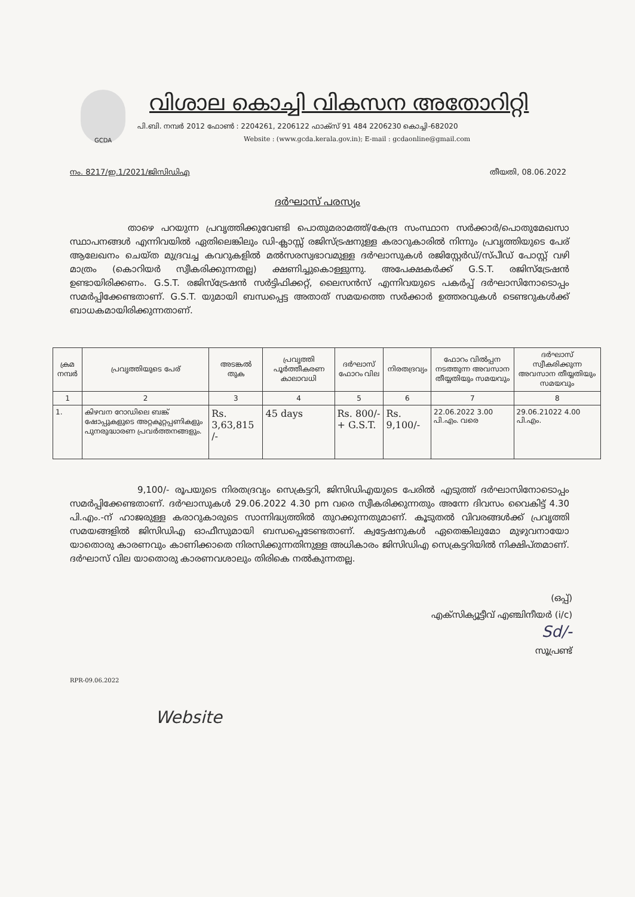GCDA
വിശാല കൊച്ചി വികസന അതോറിറ്റി
പി.ബി. നമ്പർ 2012 ഫോൺ : 2204261, 2206122 ഫാക്സ് 91 484 2206230 കൊച്ചി-682020
Website : (www.gcda.kerala.gov.in); E-mail : gcdaonline@gmail.com
നം. 8217/ഇ.1/2021/ജിസിഡിഎ തീയതി, 08.06.2022
ദർഘാസ് പരസ്യം
താഴെ പറയുന്ന പ്രവൃത്തിക്കുവേണ്ടി പൊതുമരാമത്ത്/കേന്ദ്ര സംസ്ഥാന സർക്കാർ/പൊതുമേഖസാ സ്ഥാപനങ്ങൾ എന്നിവയിൽ ഏതിലെങ്കിലും ഡി-ക്ലാസ്സ് രജിസ്ട്രഷനുള്ള കരാറുകാരിൽ നിന്നും പ്രവൃത്തിയുടെ പേര് ആലേഖനം ചെയ്ത മുദ്രവച്ച കവറുകളിൽ മൽസരസ്വഭാവമുള്ള ദർഘാസുകൾ രജിസ്റ്റേർഡ്/സ്പീഡ് പോസ്റ്റ് വഴി മാത്രം (കൊറിയർ സ്വീകരിക്കുന്നതല്ല) ക്ഷണിച്ചുകൊള്ളുന്നു. അപേക്ഷകർക്ക് G.S.T. രജിസ്ട്രേഷൻ ഉണ്ടായിരിക്കണം. G.S.T. രജിസ്ട്രേഷൻ സർട്ടിഫിക്കറ്റ്, ലൈസൻസ് എന്നിവയുടെ പകർപ്പ് ദർഘാസിനോടൊപ്പം സമർപ്പിക്കേണ്ടതാണ്. G.S.T. യുമായി ബന്ധപ്പെട്ട അതാത് സമയത്തെ സർക്കാർ ഉത്തരവുകൾ ടെണ്ടറുകൾക്ക് ബാധകമായിരിക്കുന്നതാണ്.
| ക്രമ നമ്പർ | പ്രവൃത്തിയുടെ പേര് | അടങ്കൽ തുക | പ്രവൃത്തി പൂർത്തീകരണ കാലാവധി | ദർഘാസ് ഫോറം വില | നിരതദ്രവ്യം | ഫോറം വിൽപ്പന നടത്തുന്ന അവസാന തീയ്യതിയും സമയവും | ദർഘാസ് സ്വീകരിക്കുന്ന അവസാന തീയ്യതിയും സമയവും |
| --- | --- | --- | --- | --- | --- | --- | --- |
| 1 | 2 | 3 | 4 | 5 | 6 | 7 | 8 |
| 1. | കിഴവന റോഡിലെ ബങ്ക് ഷോപ്പുകളുടെ അറ്റകുറ്റപ്പണികളും പുനരുദ്ധാരണ പ്രവർത്തനങ്ങളും. | Rs. 3,63,815 /- | 45 days | Rs. 800/- + G.S.T. | Rs. 9,100/- | 22.06.2022 3.00 പി.എം. വരെ | 29.06.21022 4.00 പി.എം. |
9,100/- രൂപയുടെ നിരതദ്രവ്യം സെക്രട്ടറി, ജിസിഡിഎയുടെ പേരിൽ എടുത്ത് ദർഘാസിനോടൊപ്പം സമർപ്പിക്കേണ്ടതാണ്. ദർഘാസുകൾ 29.06.2022 4.30 pm വരെ സ്വീകരിക്കുന്നതും അന്നേ ദിവസം വൈകിട്ട് 4.30 പി.എം.-ന് ഹാജരുള്ള കരാറുകാരുടെ സാന്നിദ്ധ്യത്തിൽ തുറക്കുന്നതുമാണ്. കൂടുതൽ വിവരങ്ങൾക്ക് പ്രവൃത്തി സമയങ്ങളിൽ ജിസിഡിഎ ഓഫീസുമായി ബന്ധപ്പെടേണ്ടതാണ്. ക്വട്ടേഷനുകൾ ഏതെങ്കിലുമോ മുഴുവനായോ യാതൊരു കാരണവും കാണിക്കാതെ നിരസിക്കുന്നതിനുള്ള അധികാരം ജിസിഡിഎ സെക്രട്ടറിയിൽ നിക്ഷിപ്തമാണ്. ദർഘാസ് വില യാതൊരു കാരണവശാലും തിരികെ നൽകുന്നതല്ല.
(ഒപ്പ്)
എക്സിക്യൂട്ടീവ് എഞ്ചിനീയർ (i/c)
Sd/-
സൂപ്രണ്ട്
RPR-09.06.2022
Website